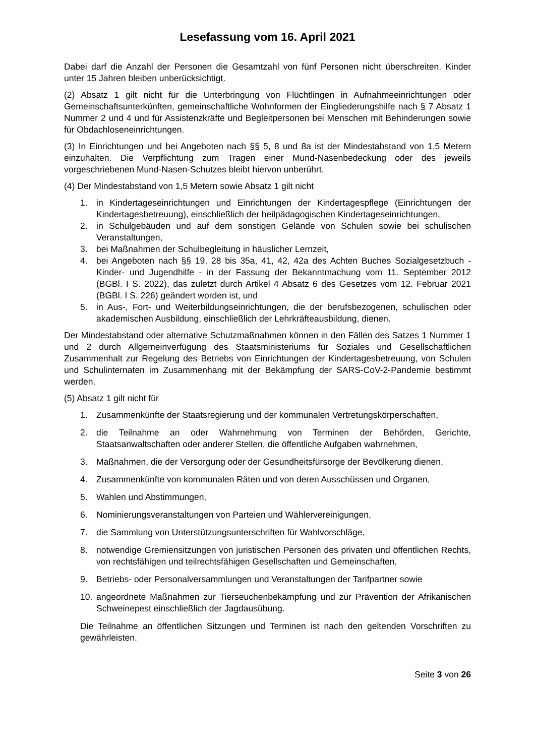Lesefassung vom 16. April 2021
Dabei darf die Anzahl der Personen die Gesamtzahl von fünf Personen nicht überschreiten. Kinder unter 15 Jahren bleiben unberücksichtigt.
(2) Absatz 1 gilt nicht für die Unterbringung von Flüchtlingen in Aufnahmeeinrichtungen oder Gemeinschaftsunterkünften, gemeinschaftliche Wohnformen der Eingliederungshilfe nach § 7 Absatz 1 Nummer 2 und 4 und für Assistenzkräfte und Begleitpersonen bei Menschen mit Behinderungen sowie für Obdachloseneinrichtungen.
(3) In Einrichtungen und bei Angeboten nach §§ 5, 8 und 8a ist der Mindestabstand von 1,5 Metern einzuhalten. Die Verpflichtung zum Tragen einer Mund-Nasenbedeckung oder des jeweils vorgeschriebenen Mund-Nasen-Schutzes bleibt hiervon unberührt.
(4) Der Mindestabstand von 1,5 Metern sowie Absatz 1 gilt nicht
1. in Kindertageseinrichtungen und Einrichtungen der Kindertagespflege (Einrichtungen der Kindertagesbetreuung), einschließlich der heilpädagogischen Kindertageseinrichtungen,
2. in Schulgebäuden und auf dem sonstigen Gelände von Schulen sowie bei schulischen Veranstaltungen,
3. bei Maßnahmen der Schulbegleitung in häuslicher Lernzeit,
4. bei Angeboten nach §§ 19, 28 bis 35a, 41, 42, 42a des Achten Buches Sozialgesetzbuch - Kinder- und Jugendhilfe - in der Fassung der Bekanntmachung vom 11. September 2012 (BGBl. I S. 2022), das zuletzt durch Artikel 4 Absatz 6 des Gesetzes vom 12. Februar 2021 (BGBl. I S. 226) geändert worden ist, und
5. in Aus-, Fort- und Weiterbildungseinrichtungen, die der berufsbezogenen, schulischen oder akademischen Ausbildung, einschließlich der Lehrkräfteausbildung, dienen.
Der Mindestabstand oder alternative Schutzmaßnahmen können in den Fällen des Satzes 1 Nummer 1 und 2 durch Allgemeinverfügung des Staatsministeriums für Soziales und Gesellschaftlichen Zusammenhalt zur Regelung des Betriebs von Einrichtungen der Kindertagesbetreuung, von Schulen und Schulinternaten im Zusammenhang mit der Bekämpfung der SARS-CoV-2-Pandemie bestimmt werden.
(5) Absatz 1 gilt nicht für
1. Zusammenkünfte der Staatsregierung und der kommunalen Vertretungskörperschaften,
2. die Teilnahme an oder Wahrnehmung von Terminen der Behörden, Gerichte, Staatsanwaltschaften oder anderer Stellen, die öffentliche Aufgaben wahrnehmen,
3. Maßnahmen, die der Versorgung oder der Gesundheitsfürsorge der Bevölkerung dienen,
4. Zusammenkünfte von kommunalen Räten und von deren Ausschüssen und Organen,
5. Wahlen und Abstimmungen,
6. Nominierungsveranstaltungen von Parteien und Wählervereinigungen,
7. die Sammlung von Unterstützungsunterschriften für Wahlvorschläge,
8. notwendige Gremiensitzungen von juristischen Personen des privaten und öffentlichen Rechts, von rechtsfähigen und teilrechtsfähigen Gesellschaften und Gemeinschaften,
9. Betriebs- oder Personalversammlungen und Veranstaltungen der Tarifpartner sowie
10. angeordnete Maßnahmen zur Tierseuchenbekämpfung und zur Prävention der Afrikanischen Schweinepest einschließlich der Jagdausübung.
Die Teilnahme an öffentlichen Sitzungen und Terminen ist nach den geltenden Vorschriften zu gewährleisten.
Seite 3 von 26